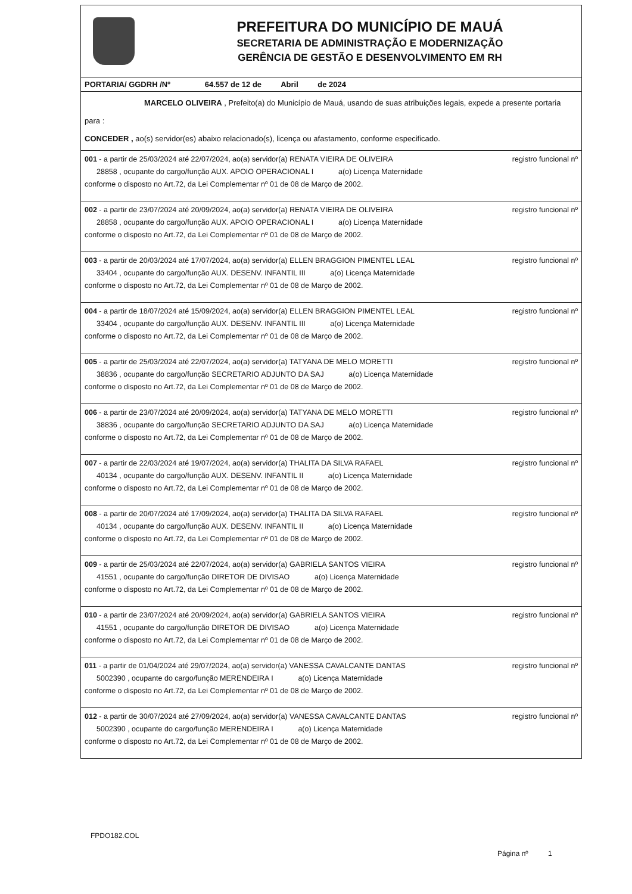PREFEITURA DO MUNICÍPIO DE MAUÁ
SECRETARIA DE ADMINISTRAÇÃO E MODERNIZAÇÃO
GERÊNCIA DE GESTÃO E DESENVOLVIMENTO EM RH
PORTARIA/ GGDRH /Nº 64.557 de 12 de Abril de 2024
MARCELO OLIVEIRA , Prefeito(a) do Município de Mauá, usando de suas atribuições legais, expede a presente portaria para :
CONCEDER , ao(s) servidor(es) abaixo relacionado(s), licença ou afastamento, conforme especificado.
001 - a partir de 25/03/2024 até 22/07/2024, ao(a) servidor(a) RENATA VIEIRA DE OLIVEIRA registro funcional nº
28858 , ocupante do cargo/função AUX. APOIO OPERACIONAL I a(o) Licença Maternidade
conforme o disposto no Art.72, da Lei Complementar nº 01 de 08 de Março de 2002.
002 - a partir de 23/07/2024 até 20/09/2024, ao(a) servidor(a) RENATA VIEIRA DE OLIVEIRA registro funcional nº
28858 , ocupante do cargo/função AUX. APOIO OPERACIONAL I a(o) Licença Maternidade
conforme o disposto no Art.72, da Lei Complementar nº 01 de 08 de Março de 2002.
003 - a partir de 20/03/2024 até 17/07/2024, ao(a) servidor(a) ELLEN BRAGGION PIMENTEL LEAL registro funcional nº
33404 , ocupante do cargo/função AUX. DESENV. INFANTIL III a(o) Licença Maternidade
conforme o disposto no Art.72, da Lei Complementar nº 01 de 08 de Março de 2002.
004 - a partir de 18/07/2024 até 15/09/2024, ao(a) servidor(a) ELLEN BRAGGION PIMENTEL LEAL registro funcional nº
33404 , ocupante do cargo/função AUX. DESENV. INFANTIL III a(o) Licença Maternidade
conforme o disposto no Art.72, da Lei Complementar nº 01 de 08 de Março de 2002.
005 - a partir de 25/03/2024 até 22/07/2024, ao(a) servidor(a) TATYANA DE MELO MORETTI registro funcional nº
38836 , ocupante do cargo/função SECRETARIO ADJUNTO DA SAJ a(o) Licença Maternidade
conforme o disposto no Art.72, da Lei Complementar nº 01 de 08 de Março de 2002.
006 - a partir de 23/07/2024 até 20/09/2024, ao(a) servidor(a) TATYANA DE MELO MORETTI registro funcional nº
38836 , ocupante do cargo/função SECRETARIO ADJUNTO DA SAJ a(o) Licença Maternidade
conforme o disposto no Art.72, da Lei Complementar nº 01 de 08 de Março de 2002.
007 - a partir de 22/03/2024 até 19/07/2024, ao(a) servidor(a) THALITA DA SILVA RAFAEL registro funcional nº
40134 , ocupante do cargo/função AUX. DESENV. INFANTIL II a(o) Licença Maternidade
conforme o disposto no Art.72, da Lei Complementar nº 01 de 08 de Março de 2002.
008 - a partir de 20/07/2024 até 17/09/2024, ao(a) servidor(a) THALITA DA SILVA RAFAEL registro funcional nº
40134 , ocupante do cargo/função AUX. DESENV. INFANTIL II a(o) Licença Maternidade
conforme o disposto no Art.72, da Lei Complementar nº 01 de 08 de Março de 2002.
009 - a partir de 25/03/2024 até 22/07/2024, ao(a) servidor(a) GABRIELA SANTOS VIEIRA registro funcional nº
41551 , ocupante do cargo/função DIRETOR DE DIVISAO a(o) Licença Maternidade
conforme o disposto no Art.72, da Lei Complementar nº 01 de 08 de Março de 2002.
010 - a partir de 23/07/2024 até 20/09/2024, ao(a) servidor(a) GABRIELA SANTOS VIEIRA registro funcional nº
41551 , ocupante do cargo/função DIRETOR DE DIVISAO a(o) Licença Maternidade
conforme o disposto no Art.72, da Lei Complementar nº 01 de 08 de Março de 2002.
011 - a partir de 01/04/2024 até 29/07/2024, ao(a) servidor(a) VANESSA CAVALCANTE DANTAS registro funcional nº
5002390 , ocupante do cargo/função MERENDEIRA I a(o) Licença Maternidade
conforme o disposto no Art.72, da Lei Complementar nº 01 de 08 de Março de 2002.
012 - a partir de 30/07/2024 até 27/09/2024, ao(a) servidor(a) VANESSA CAVALCANTE DANTAS registro funcional nº
5002390 , ocupante do cargo/função MERENDEIRA I a(o) Licença Maternidade
conforme o disposto no Art.72, da Lei Complementar nº 01 de 08 de Março de 2002.
FPDO182.COL
Página nº 1